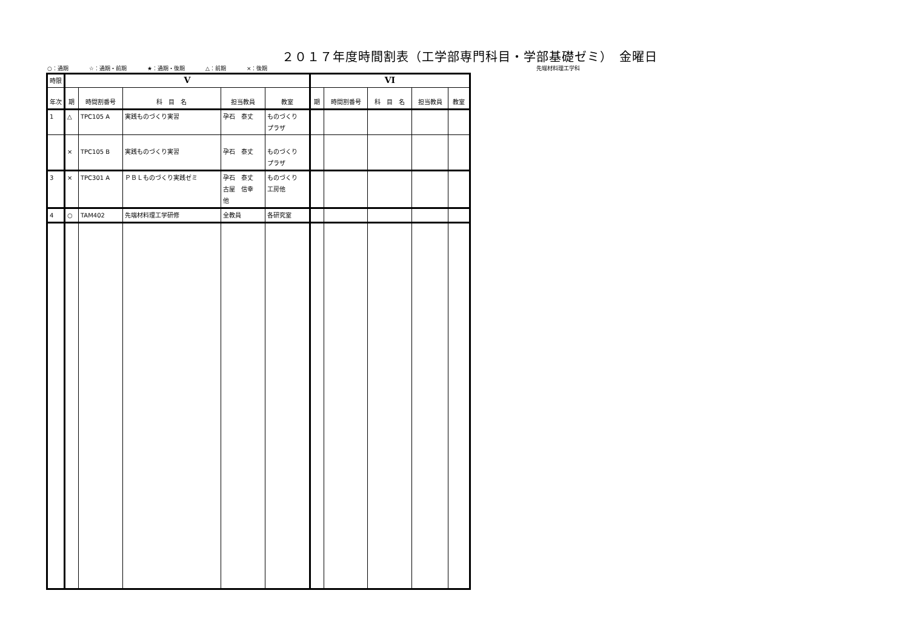２０１７年度時間割表（工学部専門科目・学部基礎ゼミ）　金曜日
○：通期 ☆：通期・前期 ★：通期・後期 △：前期 ×：後期 先端材料理工学科
| 時限 | V | | | | | VI | | | | |
| --- | --- | --- | --- | --- | --- | --- | --- | --- | --- | --- |
| 年次 | 期 | 時間割番号 | 科 目 名 | 担当教員 | 教室 | 期 | 時間割番号 | 科 目 名 | 担当教員 | 教室 |
| 1 | △ | TPC105 A | 実践ものづくり実習 | 孕石 泰丈 | ものづくり プラザ | | | | | |
| | × | TPC105 B | 実践ものづくり実習 | 孕石 泰丈 | ものづくり プラザ | | | | | |
| 3 | × | TPC301 A | ＰＢＬものづくり実践ゼミ | 孕石 泰丈 古屋 信幸 他 | ものづくり 工房他 | | | | | |
| 4 | ○ | TAM402 | 先端材料理工学研修 | 全教員 | 各研究室 | | | | | |